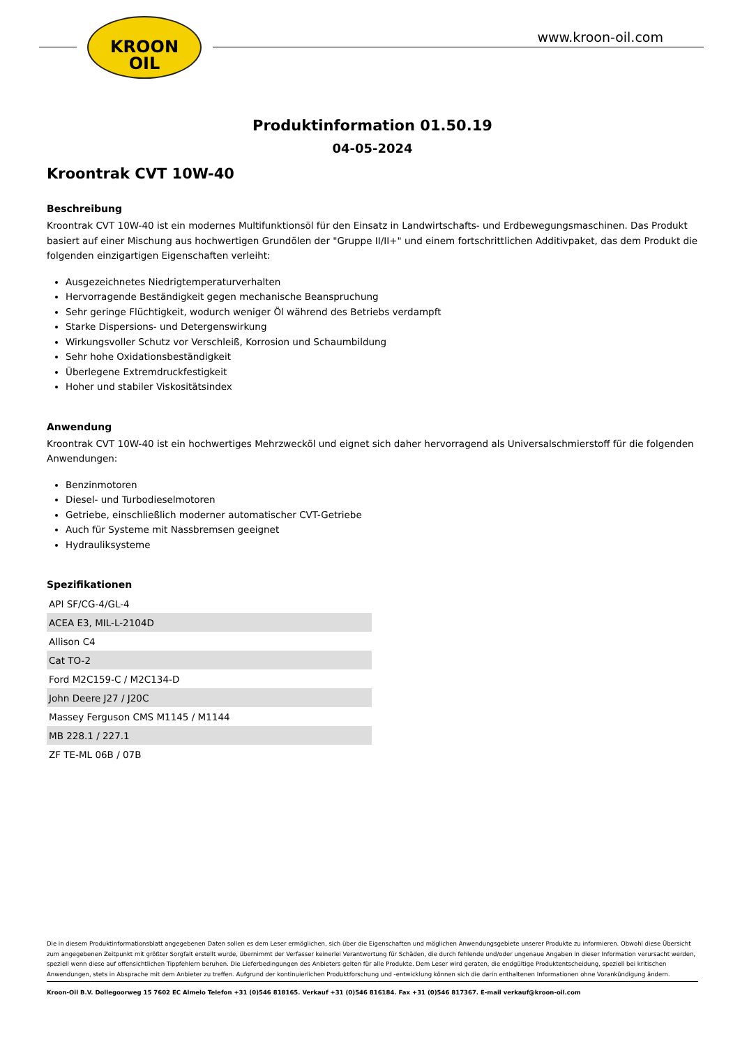KROON
OIL
www.kroon-oil.com
Produktinformation 01.50.19
04-05-2024
Kroontrak CVT 10W-40
Beschreibung
Kroontrak CVT 10W-40 ist ein modernes Multifunktionsöl für den Einsatz in Landwirtschafts- und Erdbewegungsmaschinen. Das Produkt basiert auf einer Mischung aus hochwertigen Grundölen der "Gruppe II/II+" und einem fortschrittlichen Additivpaket, das dem Produkt die folgenden einzigartigen Eigenschaften verleiht:
Ausgezeichnetes Niedrigtemperaturverhalten
Hervorragende Beständigkeit gegen mechanische Beanspruchung
Sehr geringe Flüchtigkeit, wodurch weniger Öl während des Betriebs verdampft
Starke Dispersions- und Detergenswirkung
Wirkungsvoller Schutz vor Verschleiß, Korrosion und Schaumbildung
Sehr hohe Oxidationsbeständigkeit
Überlegene Extremdruckfestigkeit
Hoher und stabiler Viskositätsindex
Anwendung
Kroontrak CVT 10W-40 ist ein hochwertiges Mehrzwecköl und eignet sich daher hervorragend als Universalschmierstoff für die folgenden Anwendungen:
Benzinmotoren
Diesel- und Turbodieselmotoren
Getriebe, einschließlich moderner automatischer CVT-Getriebe
Auch für Systeme mit Nassbremsen geeignet
Hydrauliksysteme
Spezifikationen
| API SF/CG-4/GL-4 |
| ACEA E3, MIL-L-2104D |
| Allison C4 |
| Cat TO-2 |
| Ford M2C159-C / M2C134-D |
| John Deere J27 / J20C |
| Massey Ferguson CMS M1145 / M1144 |
| MB 228.1 / 227.1 |
| ZF TE-ML 06B / 07B |
Die in diesem Produktinformationsblatt angegebenen Daten sollen es dem Leser ermöglichen, sich über die Eigenschaften und möglichen Anwendungsgebiete unserer Produkte zu informieren. Obwohl diese Übersicht zum angegebenen Zeitpunkt mit größter Sorgfalt erstellt wurde, übernimmt der Verfasser keinerlei Verantwortung für Schäden, die durch fehlende und/oder ungenaue Angaben in dieser Information verursacht werden, speziell wenn diese auf offensichtlichen Tippfehlern beruhen. Die Lieferbedingungen des Anbieters gelten für alle Produkte. Dem Leser wird geraten, die endgültige Produktentscheidung, speziell bei kritischen Anwendungen, stets in Absprache mit dem Anbieter zu treffen. Aufgrund der kontinuierlichen Produktforschung und -entwicklung können sich die darin enthaltenen Informationen ohne Vorankündigung ändern.
Kroon-Oil B.V. Dollegoorweg 15 7602 EC Almelo Telefon +31 (0)546 818165. Verkauf +31 (0)546 816184. Fax +31 (0)546 817367. E-mail verkauf@kroon-oil.com